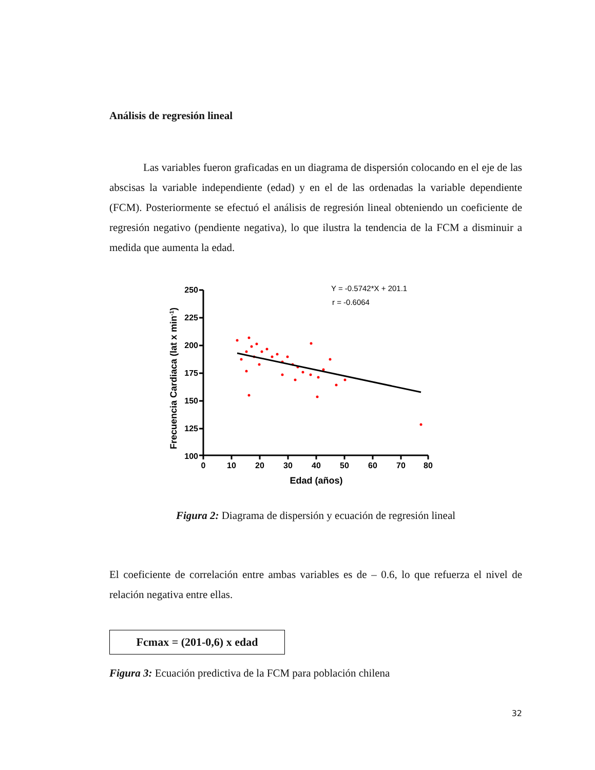Análisis de regresión lineal
Las variables fueron graficadas en un diagrama de dispersión colocando en el eje de las abscisas la variable independiente (edad) y en el de las ordenadas la variable dependiente (FCM). Posteriormente se efectuó el análisis de regresión lineal obteniendo un coeficiente de regresión negativo (pendiente negativa), lo que ilustra la tendencia de la FCM a disminuir a medida que aumenta la edad.
Y = -0.5742*X + 201.1
r = -0.6064
250
225
200
175
150
125
100
0
10
20
30
40
50
60
70
80
Edad (años)
Frecuencia Cardiaca (lat x min-1)
Figura 2: Diagrama de dispersión y ecuación de regresión lineal
El coeficiente de correlación entre ambas variables es de – 0.6, lo que refuerza el nivel de relación negativa entre ellas.
Fcmax = (201-0,6) x edad
Figura 3: Ecuación predictiva de la FCM para población chilena
32